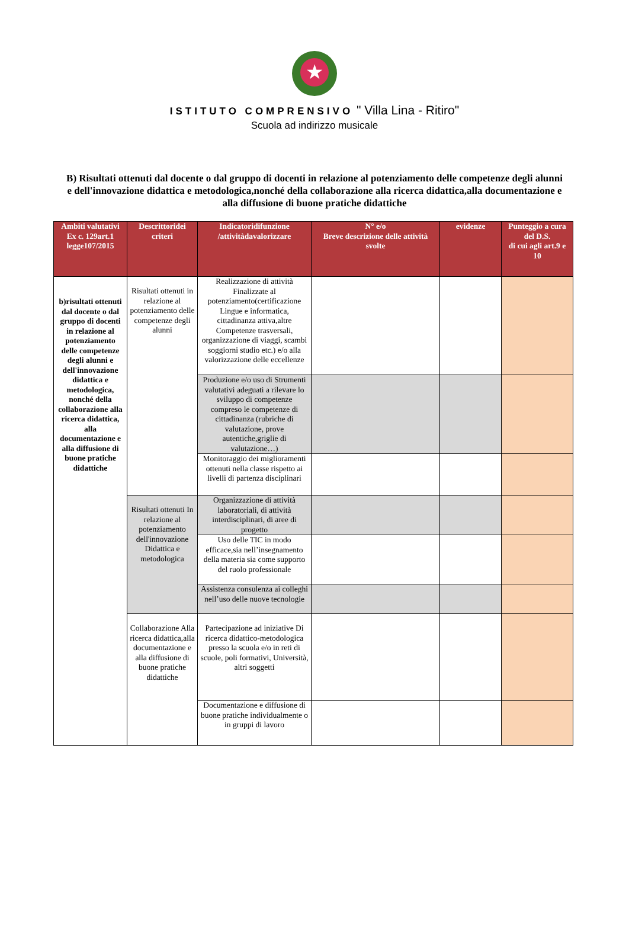★
ISTITUTO COMPRENSIVO " Villa Lina - Ritiro"
Scuola ad indirizzo musicale
B) Risultati ottenuti dal docente o dal gruppo di docenti in relazione al potenziamento delle competenze degli alunni e dell'innovazione didattica e metodologica,nonché della collaborazione alla ricerca didattica,alla documentazione e alla diffusione di buone pratiche didattiche
| Ambiti valutativi Ex c. 129art.1 legge107/2015 | Descrittoridei criteri | Indicatoridifunzione /attivitàdavalorizzare | N° e/o Breve descrizione delle attività svolte | evidenze | Punteggio a cura del D.S. di cui agli art.9 e 10 |
| --- | --- | --- | --- | --- | --- |
| b)risultati ottenuti dal docente o dal gruppo di docenti in relazione al potenziamento delle competenze degli alunni e dell'innovazione didattica e metodologica, nonché della collaborazione alla ricerca didattica, alla documentazione e alla diffusione di buone pratiche didattiche | Risultati ottenuti in relazione al potenziamento delle competenze degli alunni | Realizzazione di attività Finalizzate al potenziamento(certificazione Lingue e informatica, cittadinanza attiva,altre Competenze trasversali, organizzazione di viaggi, scambi soggiorni studio etc.) e/o alla valorizzazione delle eccellenze | | | |
| | | Produzione e/o uso di Strumenti valutativi adeguati a rilevare lo sviluppo di competenze compreso le competenze di cittadinanza (rubriche di valutazione, prove autentiche,griglie di valutazione…) | | | |
| | | Monitoraggio dei miglioramenti ottenuti nella classe rispetto ai livelli di partenza disciplinari | | | |
| | Risultati ottenuti In relazione al potenziamento dell'innovazione Didattica e metodologica | Organizzazione di attività laboratoriali, di attività interdisciplinari, di aree di progetto | | | |
| | | Uso delle TIC in modo efficace,sia nell’insegnamento della materia sia come supporto del ruolo professionale | | | |
| | | Assistenza consulenza ai colleghi nell’uso delle nuove tecnologie | | | |
| | Collaborazione Alla ricerca didattica,alla documentazione e alla diffusione di buone pratiche didattiche | Partecipazione ad iniziative Di ricerca didattico-metodologica presso la scuola e/o in reti di scuole, poli formativi, Università, altri soggetti | | | |
| | | Documentazione e diffusione di buone pratiche individualmente o in gruppi di lavoro | | | |